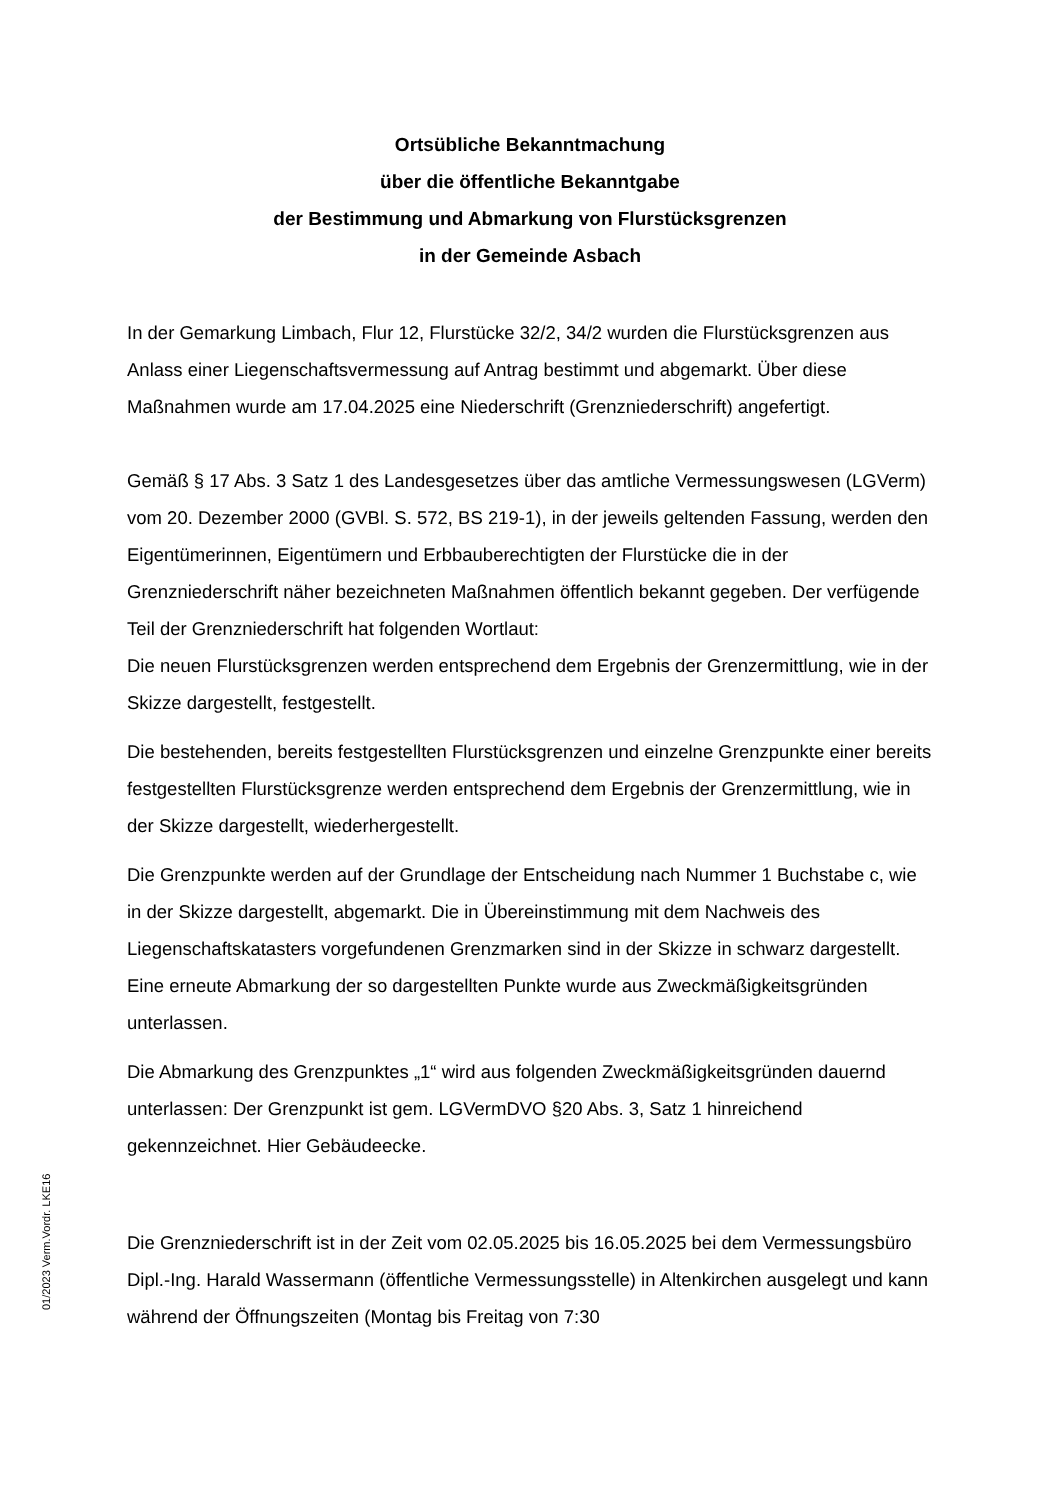Ortsübliche Bekanntmachung
über die öffentliche Bekanntgabe
der Bestimmung und Abmarkung von Flurstücksgrenzen
in der Gemeinde Asbach
In der Gemarkung Limbach, Flur 12, Flurstücke 32/2, 34/2 wurden die Flurstücksgrenzen aus Anlass einer Liegenschaftsvermessung auf Antrag bestimmt und abgemarkt. Über diese Maßnahmen wurde am 17.04.2025 eine Niederschrift (Grenzniederschrift) angefertigt.
Gemäß § 17 Abs. 3 Satz 1 des Landesgesetzes über das amtliche Vermessungswesen (LGVerm) vom 20. Dezember 2000 (GVBl. S. 572, BS 219-1), in der jeweils geltenden Fassung, werden den Eigentümerinnen, Eigentümern und Erbbauberechtigten der Flurstücke die in der Grenzniederschrift näher bezeichneten Maßnahmen öffentlich bekannt gegeben. Der verfügende Teil der Grenzniederschrift hat folgenden Wortlaut:
Die neuen Flurstücksgrenzen werden entsprechend dem Ergebnis der Grenzermittlung, wie in der Skizze dargestellt, festgestellt.
Die bestehenden, bereits festgestellten Flurstücksgrenzen und einzelne Grenzpunkte einer bereits festgestellten Flurstücksgrenze werden entsprechend dem Ergebnis der Grenzermittlung, wie in der Skizze dargestellt, wiederhergestellt.
Die Grenzpunkte werden auf der Grundlage der Entscheidung nach Nummer 1 Buchstabe c, wie in der Skizze dargestellt, abgemarkt. Die in Übereinstimmung mit dem Nachweis des Liegenschaftskatasters vorgefundenen Grenzmarken sind in der Skizze in schwarz dargestellt. Eine erneute Abmarkung der so dargestellten Punkte wurde aus Zweckmäßigkeitsgründen unterlassen.
Die Abmarkung des Grenzpunktes „1“ wird aus folgenden Zweckmäßigkeitsgründen dauernd unterlassen: Der Grenzpunkt ist gem. LGVermDVO §20 Abs. 3, Satz 1 hinreichend gekennzeichnet. Hier Gebäudeecke.
Die Grenzniederschrift ist in der Zeit vom 02.05.2025 bis 16.05.2025 bei dem Vermessungsbüro Dipl.-Ing. Harald Wassermann (öffentliche Vermessungsstelle) in Altenkirchen ausgelegt und kann während der Öffnungszeiten (Montag bis Freitag von 7:30
01/2023 Verm.Vordr. LKE16